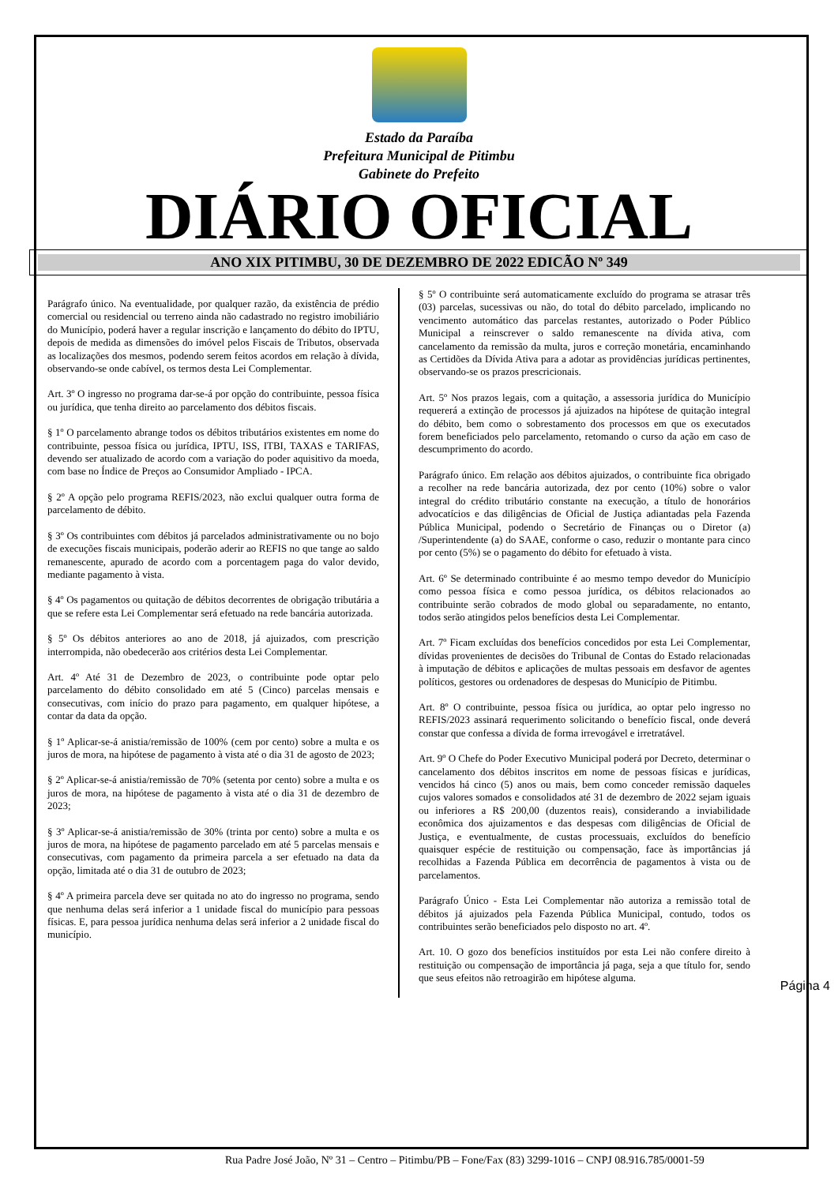Estado da Paraíba
Prefeitura Municipal de Pitimbu
Gabinete do Prefeito
DIÁRIO OFICIAL
ANO XIX PITIMBU, 30 DE DEZEMBRO DE 2022 EDICÃO Nº 349
Parágrafo único. Na eventualidade, por qualquer razão, da existência de prédio comercial ou residencial ou terreno ainda não cadastrado no registro imobiliário do Município, poderá haver a regular inscrição e lançamento do débito do IPTU, depois de medida as dimensões do imóvel pelos Fiscais de Tributos, observada as localizações dos mesmos, podendo serem feitos acordos em relação à dívida, observando-se onde cabível, os termos desta Lei Complementar.
Art. 3º O ingresso no programa dar-se-á por opção do contribuinte, pessoa física ou jurídica, que tenha direito ao parcelamento dos débitos fiscais.
§ 1º O parcelamento abrange todos os débitos tributários existentes em nome do contribuinte, pessoa física ou jurídica, IPTU, ISS, ITBI, TAXAS e TARIFAS, devendo ser atualizado de acordo com a variação do poder aquisitivo da moeda, com base no Índice de Preços ao Consumidor Ampliado - IPCA.
§ 2º A opção pelo programa REFIS/2023, não exclui qualquer outra forma de parcelamento de débito.
§ 3º Os contribuintes com débitos já parcelados administrativamente ou no bojo de execuções fiscais municipais, poderão aderir ao REFIS no que tange ao saldo remanescente, apurado de acordo com a porcentagem paga do valor devido, mediante pagamento à vista.
§ 4º Os pagamentos ou quitação de débitos decorrentes de obrigação tributária a que se refere esta Lei Complementar será efetuado na rede bancária autorizada.
§ 5º Os débitos anteriores ao ano de 2018, já ajuizados, com prescrição interrompida, não obedecerão aos critérios desta Lei Complementar.
Art. 4º Até 31 de Dezembro de 2023, o contribuinte pode optar pelo parcelamento do débito consolidado em até 5 (Cinco) parcelas mensais e consecutivas, com início do prazo para pagamento, em qualquer hipótese, a contar da data da opção.
§ 1º Aplicar-se-á anistia/remissão de 100% (cem por cento) sobre a multa e os juros de mora, na hipótese de pagamento à vista até o dia 31 de agosto de 2023;
§ 2º Aplicar-se-á anistia/remissão de 70% (setenta por cento) sobre a multa e os juros de mora, na hipótese de pagamento à vista até o dia 31 de dezembro de 2023;
§ 3º Aplicar-se-á anistia/remissão de 30% (trinta por cento) sobre a multa e os juros de mora, na hipótese de pagamento parcelado em até 5 parcelas mensais e consecutivas, com pagamento da primeira parcela a ser efetuado na data da opção, limitada até o dia 31 de outubro de 2023;
§ 4º A primeira parcela deve ser quitada no ato do ingresso no programa, sendo que nenhuma delas será inferior a 1 unidade fiscal do município para pessoas físicas. E, para pessoa jurídica nenhuma delas será inferior a 2 unidade fiscal do município.
§ 5º O contribuinte será automaticamente excluído do programa se atrasar três (03) parcelas, sucessivas ou não, do total do débito parcelado, implicando no vencimento automático das parcelas restantes, autorizado o Poder Público Municipal a reinscrever o saldo remanescente na dívida ativa, com cancelamento da remissão da multa, juros e correção monetária, encaminhando as Certidões da Dívida Ativa para a adotar as providências jurídicas pertinentes, observando-se os prazos prescricionais.
Art. 5º Nos prazos legais, com a quitação, a assessoria jurídica do Município requererá a extinção de processos já ajuizados na hipótese de quitação integral do débito, bem como o sobrestamento dos processos em que os executados forem beneficiados pelo parcelamento, retomando o curso da ação em caso de descumprimento do acordo.
Parágrafo único. Em relação aos débitos ajuizados, o contribuinte fica obrigado a recolher na rede bancária autorizada, dez por cento (10%) sobre o valor integral do crédito tributário constante na execução, a título de honorários advocatícios e das diligências de Oficial de Justiça adiantadas pela Fazenda Pública Municipal, podendo o Secretário de Finanças ou o Diretor (a) /Superintendente (a) do SAAE, conforme o caso, reduzir o montante para cinco por cento (5%) se o pagamento do débito for efetuado à vista.
Art. 6º Se determinado contribuinte é ao mesmo tempo devedor do Município como pessoa física e como pessoa jurídica, os débitos relacionados ao contribuinte serão cobrados de modo global ou separadamente, no entanto, todos serão atingidos pelos benefícios desta Lei Complementar.
Art. 7º Ficam excluídas dos benefícios concedidos por esta Lei Complementar, dívidas provenientes de decisões do Tribunal de Contas do Estado relacionadas à imputação de débitos e aplicações de multas pessoais em desfavor de agentes políticos, gestores ou ordenadores de despesas do Município de Pitimbu.
Art. 8º O contribuinte, pessoa física ou jurídica, ao optar pelo ingresso no REFIS/2023 assinará requerimento solicitando o benefício fiscal, onde deverá constar que confessa a dívida de forma irrevogável e irretratável.
Art. 9º O Chefe do Poder Executivo Municipal poderá por Decreto, determinar o cancelamento dos débitos inscritos em nome de pessoas físicas e jurídicas, vencidos há cinco (5) anos ou mais, bem como conceder remissão daqueles cujos valores somados e consolidados até 31 de dezembro de 2022 sejam iguais ou inferiores a R$ 200,00 (duzentos reais), considerando a inviabilidade econômica dos ajuizamentos e das despesas com diligências de Oficial de Justiça, e eventualmente, de custas processuais, excluídos do benefício quaisquer espécie de restituição ou compensação, face às importâncias já recolhidas a Fazenda Pública em decorrência de pagamentos à vista ou de parcelamentos.
Parágrafo Único - Esta Lei Complementar não autoriza a remissão total de débitos já ajuizados pela Fazenda Pública Municipal, contudo, todos os contribuintes serão beneficiados pelo disposto no art. 4º.
Art. 10. O gozo dos benefícios instituídos por esta Lei não confere direito à restituição ou compensação de importância já paga, seja a que título for, sendo que seus efeitos não retroagirão em hipótese alguma.
Página 4
Rua Padre José João, Nº 31 – Centro – Pitimbu/PB – Fone/Fax (83) 3299-1016 – CNPJ 08.916.785/0001-59